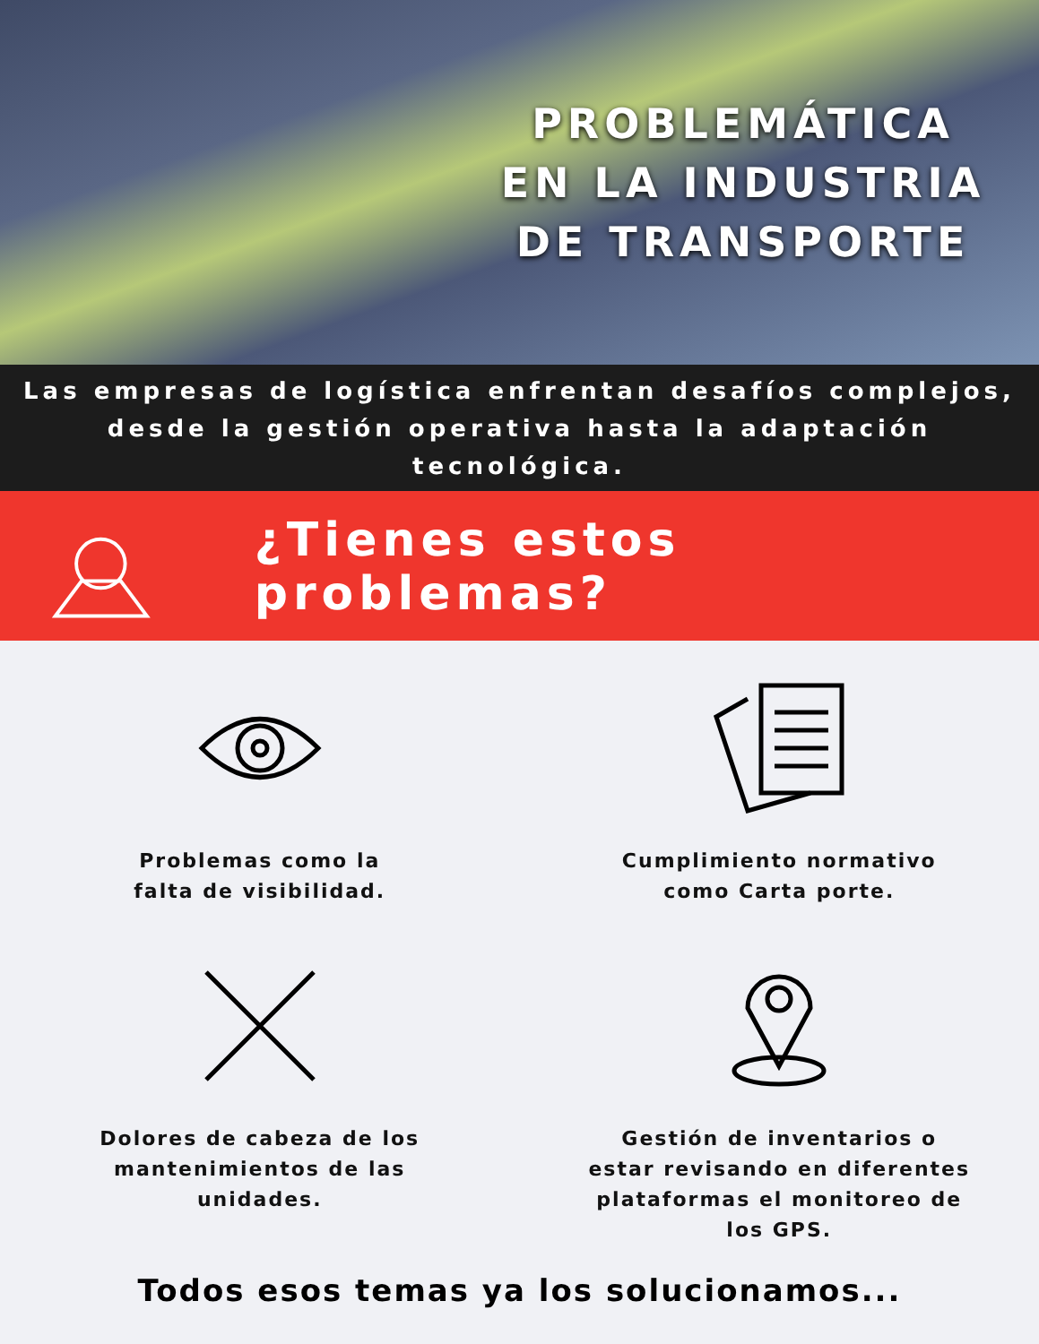PROBLEMÁTICA EN LA INDUSTRIA DE TRANSPORTE
Las empresas de logística enfrentan desafíos complejos,
desde la gestión operativa hasta la adaptación tecnológica.
¿Tienes estos problemas?
Problemas como la
falta de visibilidad.
Cumplimiento normativo
como Carta porte.
Dolores de cabeza de los
mantenimientos de las
unidades.
Gestión de inventarios o
estar revisando en diferentes
plataformas el monitoreo de
los GPS.
Todos esos temas ya los solucionamos...